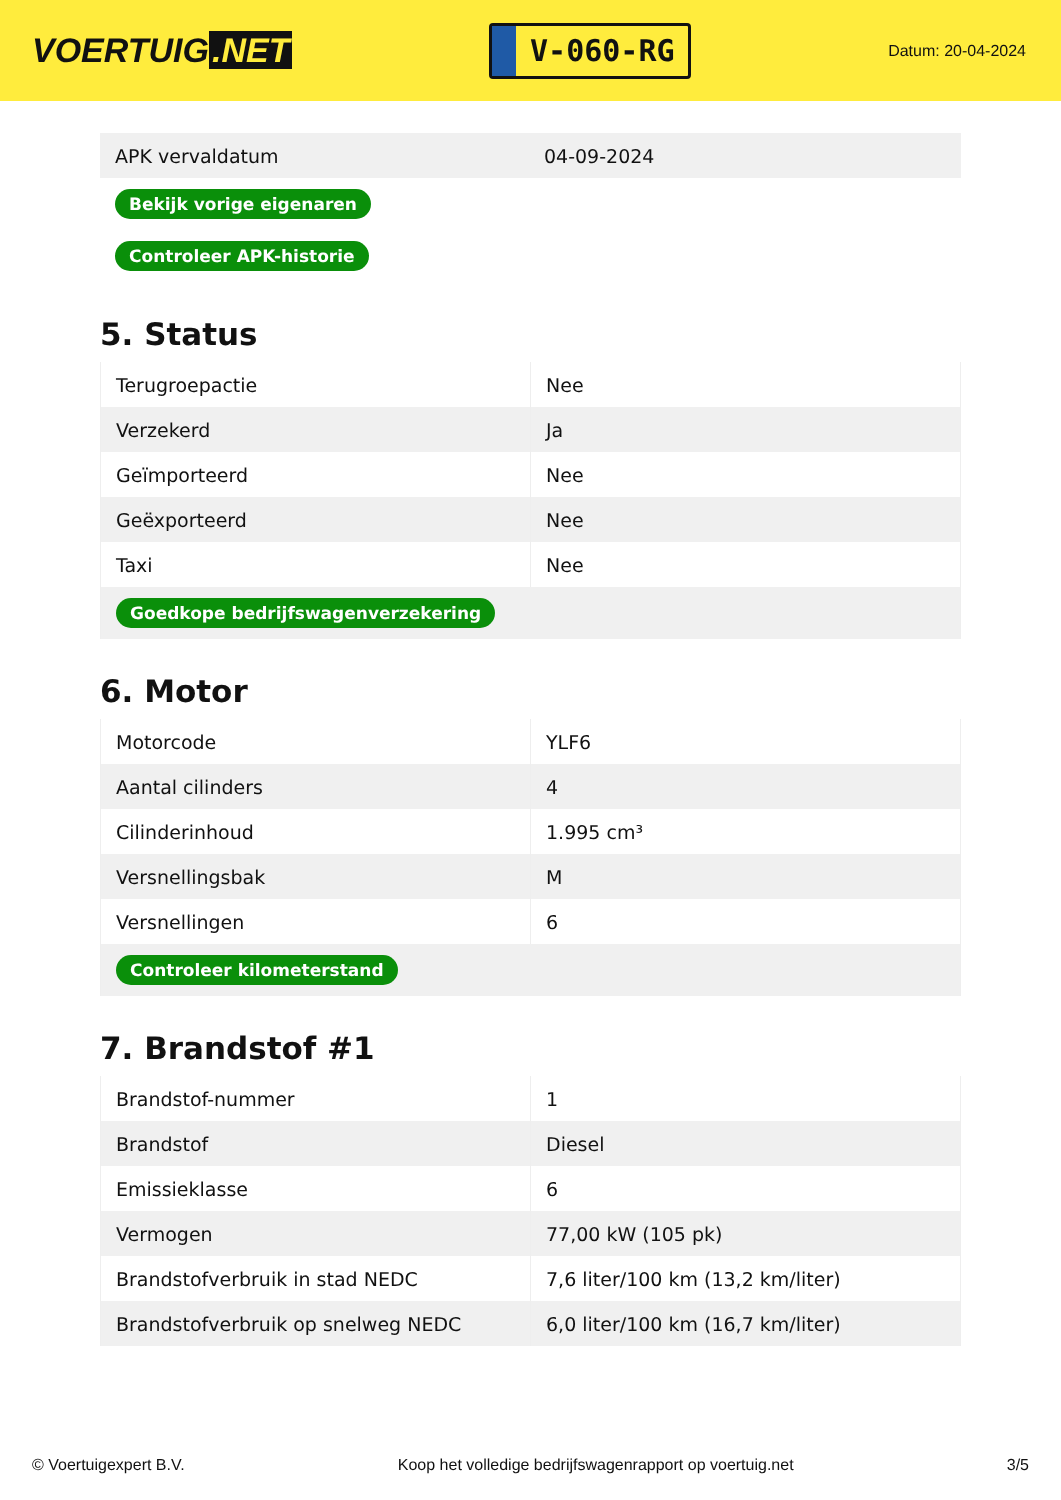VOERTUIG.NET
V-060-RG
Datum: 20-04-2024
| APK vervaldatum | 04-09-2024 |
| Bekijk vorige eigenaren | |
| Controleer APK-historie | |
5. Status
| Terugroepactie | Nee |
| Verzekerd | Ja |
| Geïmporteerd | Nee |
| Geëxporteerd | Nee |
| Taxi | Nee |
| Goedkope bedrijfswagenverzekering | |
6. Motor
| Motorcode | YLF6 |
| Aantal cilinders | 4 |
| Cilinderinhoud | 1.995 cm³ |
| Versnellingsbak | M |
| Versnellingen | 6 |
| Controleer kilometerstand | |
7. Brandstof #1
| Brandstof-nummer | 1 |
| Brandstof | Diesel |
| Emissieklasse | 6 |
| Vermogen | 77,00 kW (105 pk) |
| Brandstofverbruik in stad NEDC | 7,6 liter/100 km (13,2 km/liter) |
| Brandstofverbruik op snelweg NEDC | 6,0 liter/100 km (16,7 km/liter) |
© Voertuigexpert B.V. Koop het volledige bedrijfswagenrapport op voertuig.net 3/5